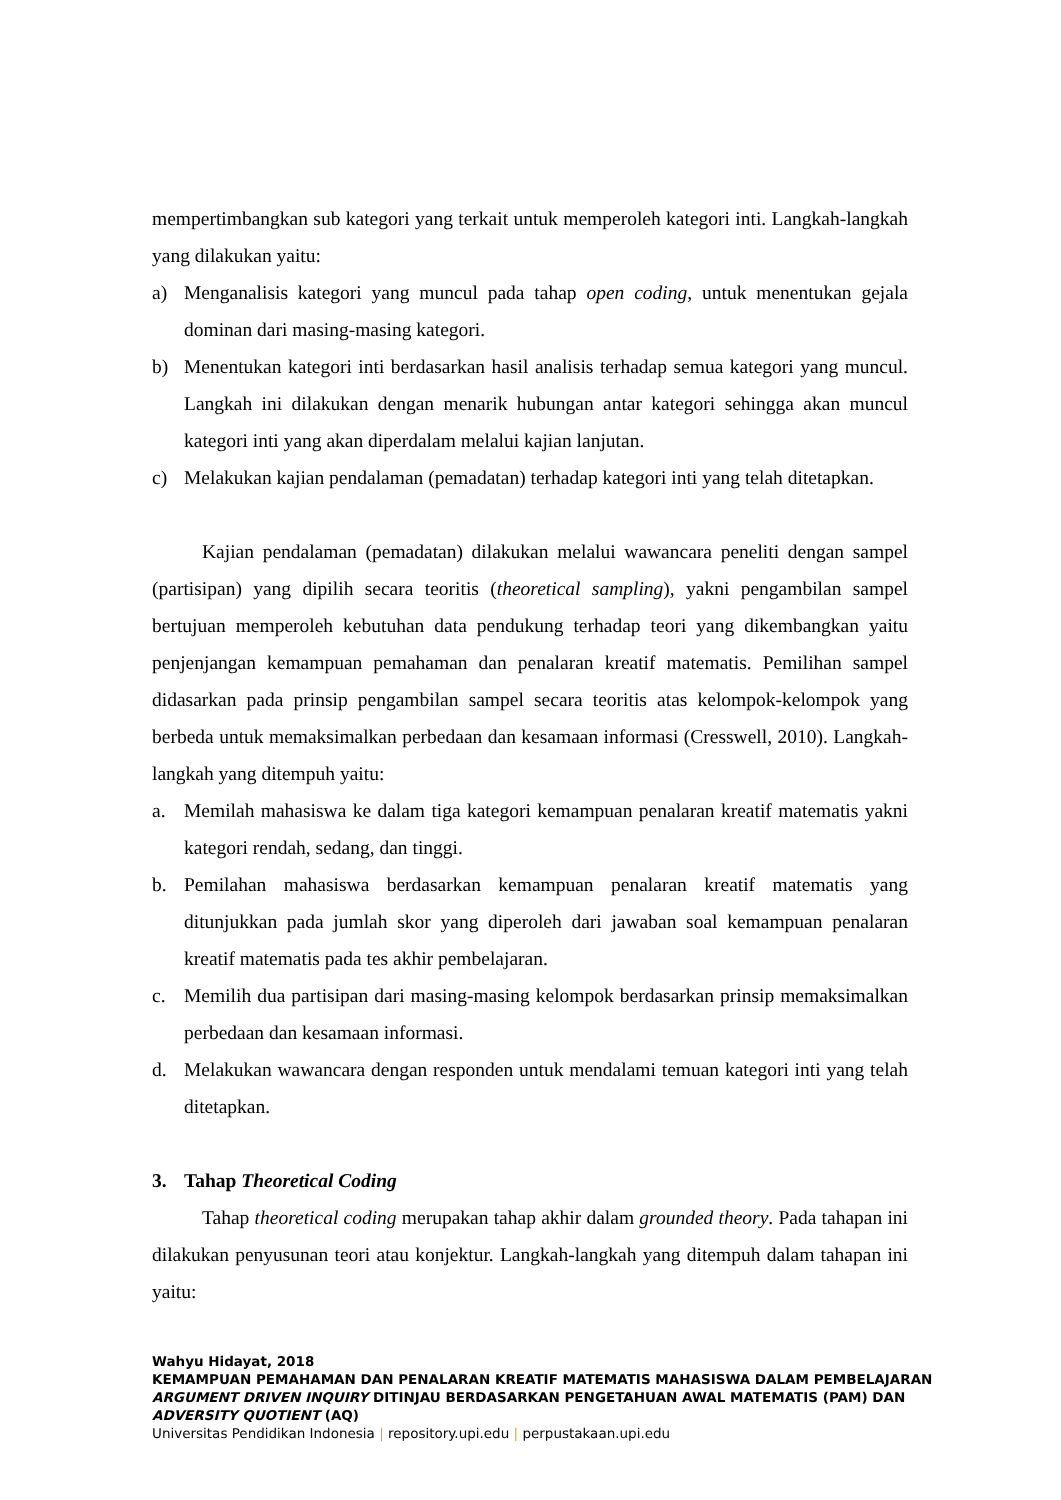mempertimbangkan sub kategori yang terkait untuk memperoleh kategori inti. Langkah-langkah yang dilakukan yaitu:
a) Menganalisis kategori yang muncul pada tahap open coding, untuk menentukan gejala dominan dari masing-masing kategori.
b) Menentukan kategori inti berdasarkan hasil analisis terhadap semua kategori yang muncul. Langkah ini dilakukan dengan menarik hubungan antar kategori sehingga akan muncul kategori inti yang akan diperdalam melalui kajian lanjutan.
c) Melakukan kajian pendalaman (pemadatan) terhadap kategori inti yang telah ditetapkan.
Kajian pendalaman (pemadatan) dilakukan melalui wawancara peneliti dengan sampel (partisipan) yang dipilih secara teoritis (theoretical sampling), yakni pengambilan sampel bertujuan memperoleh kebutuhan data pendukung terhadap teori yang dikembangkan yaitu penjenjangan kemampuan pemahaman dan penalaran kreatif matematis. Pemilihan sampel didasarkan pada prinsip pengambilan sampel secara teoritis atas kelompok-kelompok yang berbeda untuk memaksimalkan perbedaan dan kesamaan informasi (Cresswell, 2010). Langkah-langkah yang ditempuh yaitu:
a. Memilah mahasiswa ke dalam tiga kategori kemampuan penalaran kreatif matematis yakni kategori rendah, sedang, dan tinggi.
b. Pemilahan mahasiswa berdasarkan kemampuan penalaran kreatif matematis yang ditunjukkan pada jumlah skor yang diperoleh dari jawaban soal kemampuan penalaran kreatif matematis pada tes akhir pembelajaran.
c. Memilih dua partisipan dari masing-masing kelompok berdasarkan prinsip memaksimalkan perbedaan dan kesamaan informasi.
d. Melakukan wawancara dengan responden untuk mendalami temuan kategori inti yang telah ditetapkan.
3. Tahap Theoretical Coding
Tahap theoretical coding merupakan tahap akhir dalam grounded theory. Pada tahapan ini dilakukan penyusunan teori atau konjektur. Langkah-langkah yang ditempuh dalam tahapan ini yaitu:
Wahyu Hidayat, 2018
KEMAMPUAN PEMAHAMAN DAN PENALARAN KREATIF MATEMATIS MAHASISWA DALAM PEMBELAJARAN
ARGUMENT DRIVEN INQUIRY DITINJAU BERDASARKAN PENGETAHUAN AWAL MATEMATIS (PAM) DAN
ADVERSITY QUOTIENT (AQ)
Universitas Pendidikan Indonesia | repository.upi.edu | perpustakaan.upi.edu